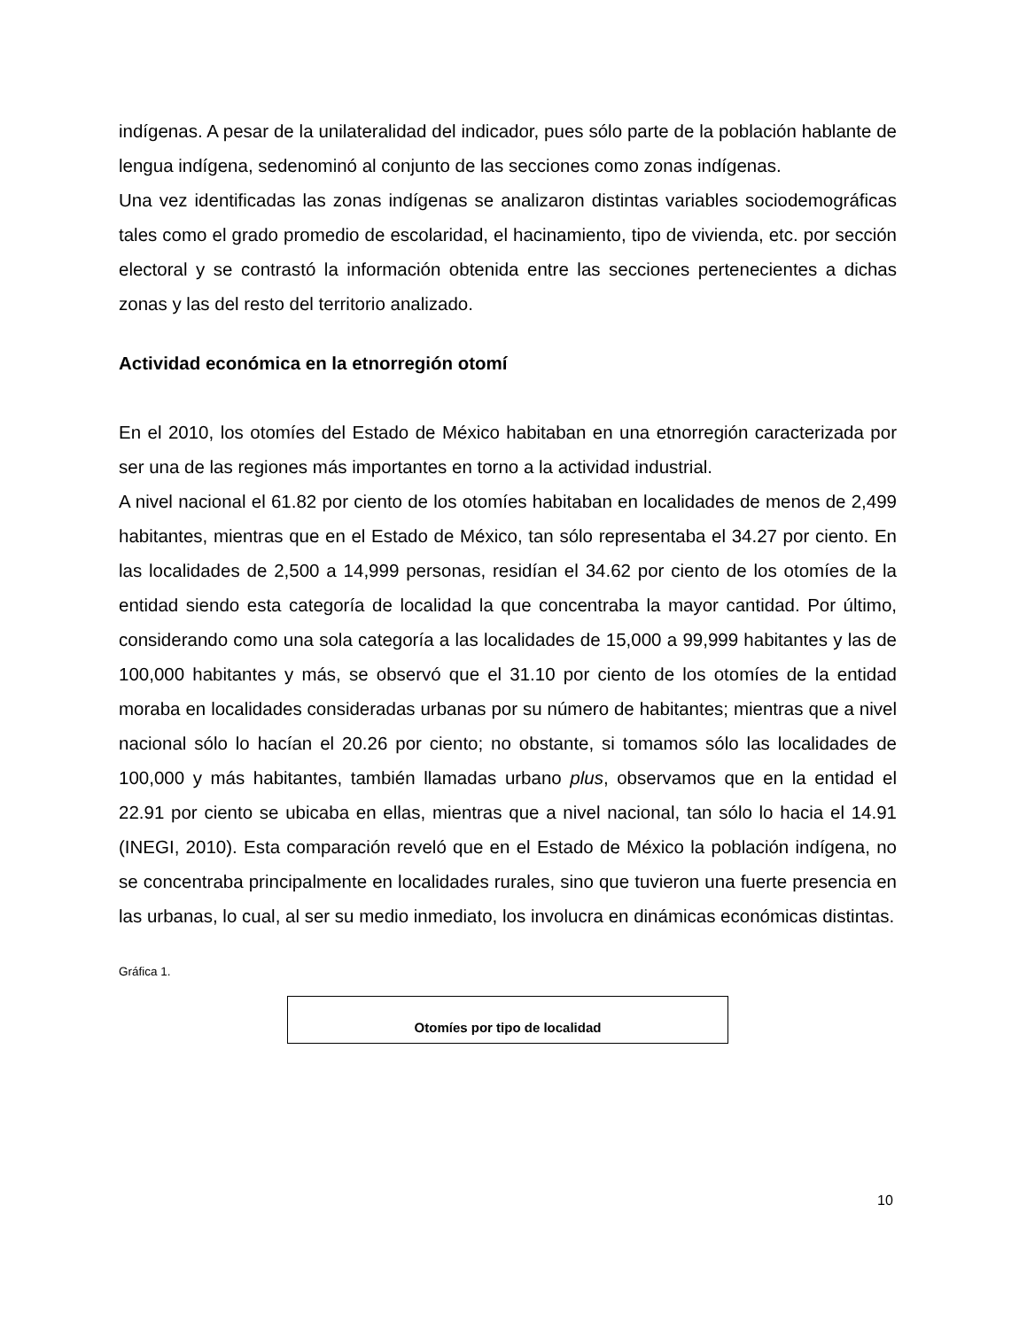indígenas. A pesar de la unilateralidad del indicador, pues sólo parte de la población hablante de lengua indígena, sedenominó al conjunto de las secciones como zonas indígenas.
Una vez identificadas las zonas indígenas se analizaron distintas variables sociodemográficas tales como el grado promedio de escolaridad, el hacinamiento, tipo de vivienda, etc. por sección electoral y se contrastó la información obtenida entre las secciones pertenecientes a dichas zonas y las del resto del territorio analizado.
Actividad económica en la etnorregión otomí
En el 2010, los otomíes del Estado de México habitaban en una etnorregión caracterizada por ser una de las regiones más importantes en torno a la actividad industrial.
A nivel nacional el 61.82 por ciento de los otomíes habitaban en localidades de menos de 2,499 habitantes, mientras que en el Estado de México, tan sólo representaba el 34.27 por ciento. En las localidades de 2,500 a 14,999 personas, residían el 34.62 por ciento de los otomíes de la entidad siendo esta categoría de localidad la que concentraba la mayor cantidad. Por último, considerando como una sola categoría a las localidades de 15,000 a 99,999 habitantes y las de 100,000 habitantes y más, se observó que el 31.10 por ciento de los otomíes de la entidad moraba en localidades consideradas urbanas por su número de habitantes; mientras que a nivel nacional sólo lo hacían el 20.26 por ciento; no obstante, si tomamos sólo las localidades de 100,000 y más habitantes, también llamadas urbano plus, observamos que en la entidad el 22.91 por ciento se ubicaba en ellas, mientras que a nivel nacional, tan sólo lo hacia el 14.91 (INEGI, 2010). Esta comparación reveló que en el Estado de México la población indígena, no se concentraba principalmente en localidades rurales, sino que tuvieron una fuerte presencia en las urbanas, lo cual, al ser su medio inmediato, los involucra en dinámicas económicas distintas.
Gráfica 1.
Otomíes por tipo de localidad
10